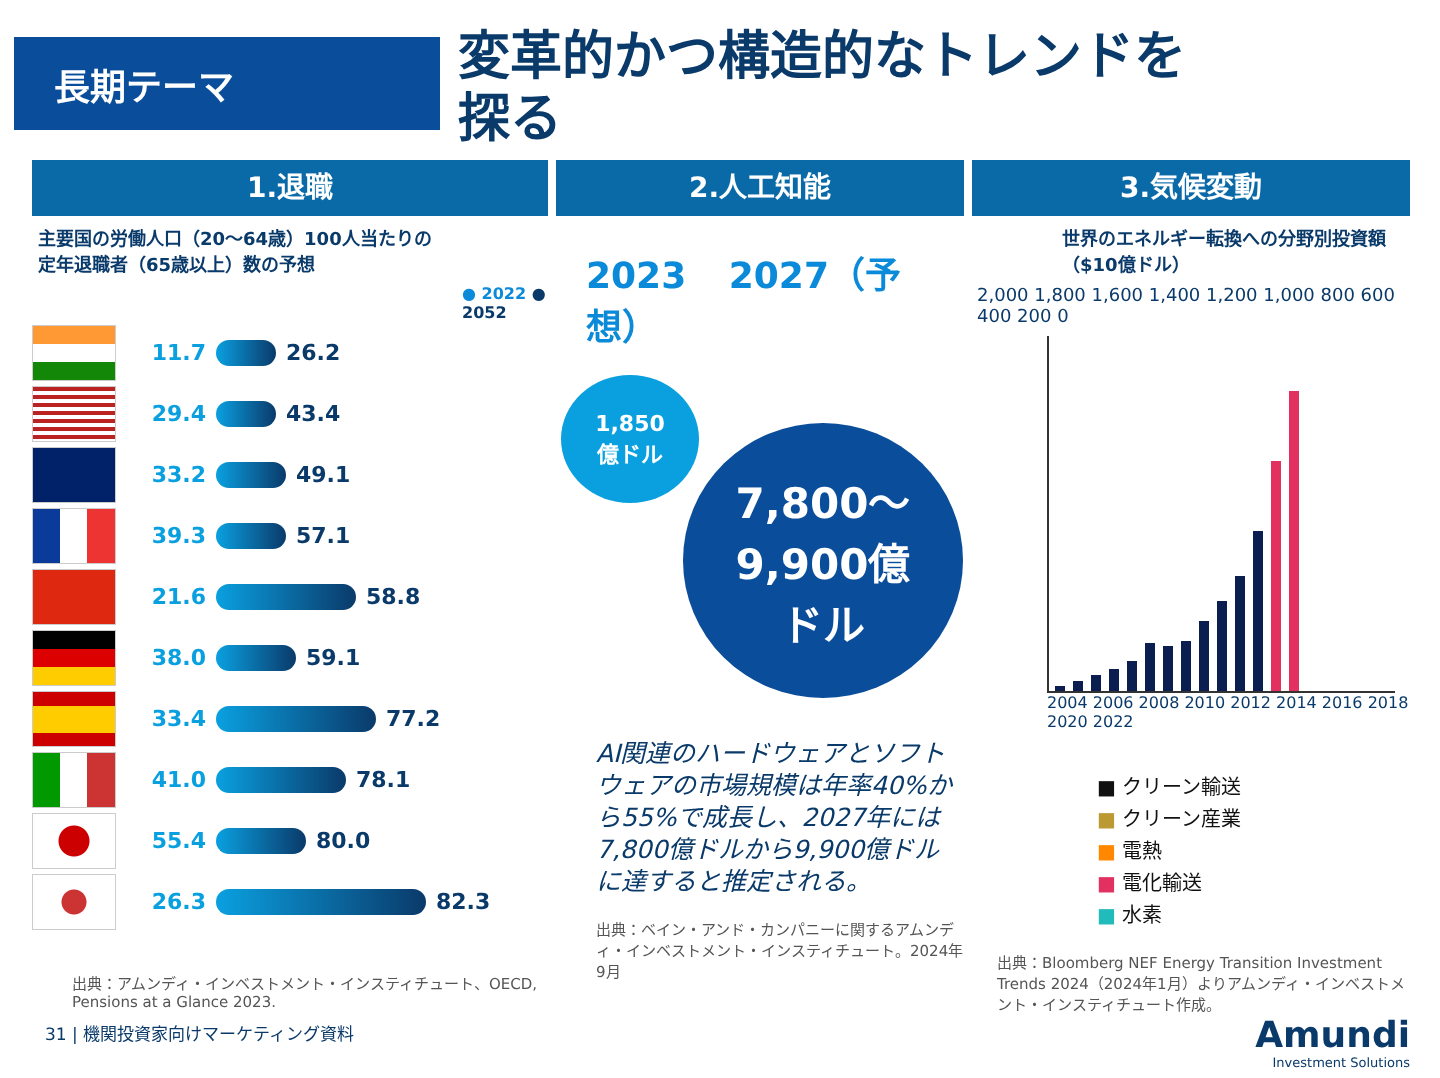長期テーマ
変革的かつ構造的なトレンドを探る
1.退職
主要国の労働人口（20〜64歳）100人当たりの
定年退職者（65歳以上）数の予想
● 2022 ● 2052
11.7
26.2
29.4
43.4
33.2
49.1
39.3
57.1
21.6
58.8
38.0
59.1
33.4
77.2
41.0
78.1
55.4
80.0
26.3
82.3
出典：アムンディ・インベストメント・インスティチュート、OECD, Pensions at a Glance 2023.
2.人工知能
2023 2027（予想）
1,850
億ドル
7,800〜
9,900億
ドル
AI関連のハードウェアとソフトウェアの市場規模は年率40%から55%で成長し、2027年には7,800億ドルから9,900億ドルに達すると推定される。
出典：ベイン・アンド・カンパニーに関するアムンディ・インベストメント・インスティチュート。2024年9月
3.気候変動
世界のエネルギー転換への分野別投資額（$10億ドル）
2,000 1,800 1,600 1,400 1,200 1,000 800 600 400 200 0
2004 2006 2008 2010 2012 2014 2016 2018 2020 2022
■ クリーン輸送
■ クリーン産業
■ 電熱
■ 電化輸送
■ 水素
出典：Bloomberg NEF Energy Transition Investment Trends 2024（2024年1月）よりアムンディ・インベストメント・インスティチュート作成。
Amundi
Investment Solutions
31 | 機関投資家向けマーケティング資料